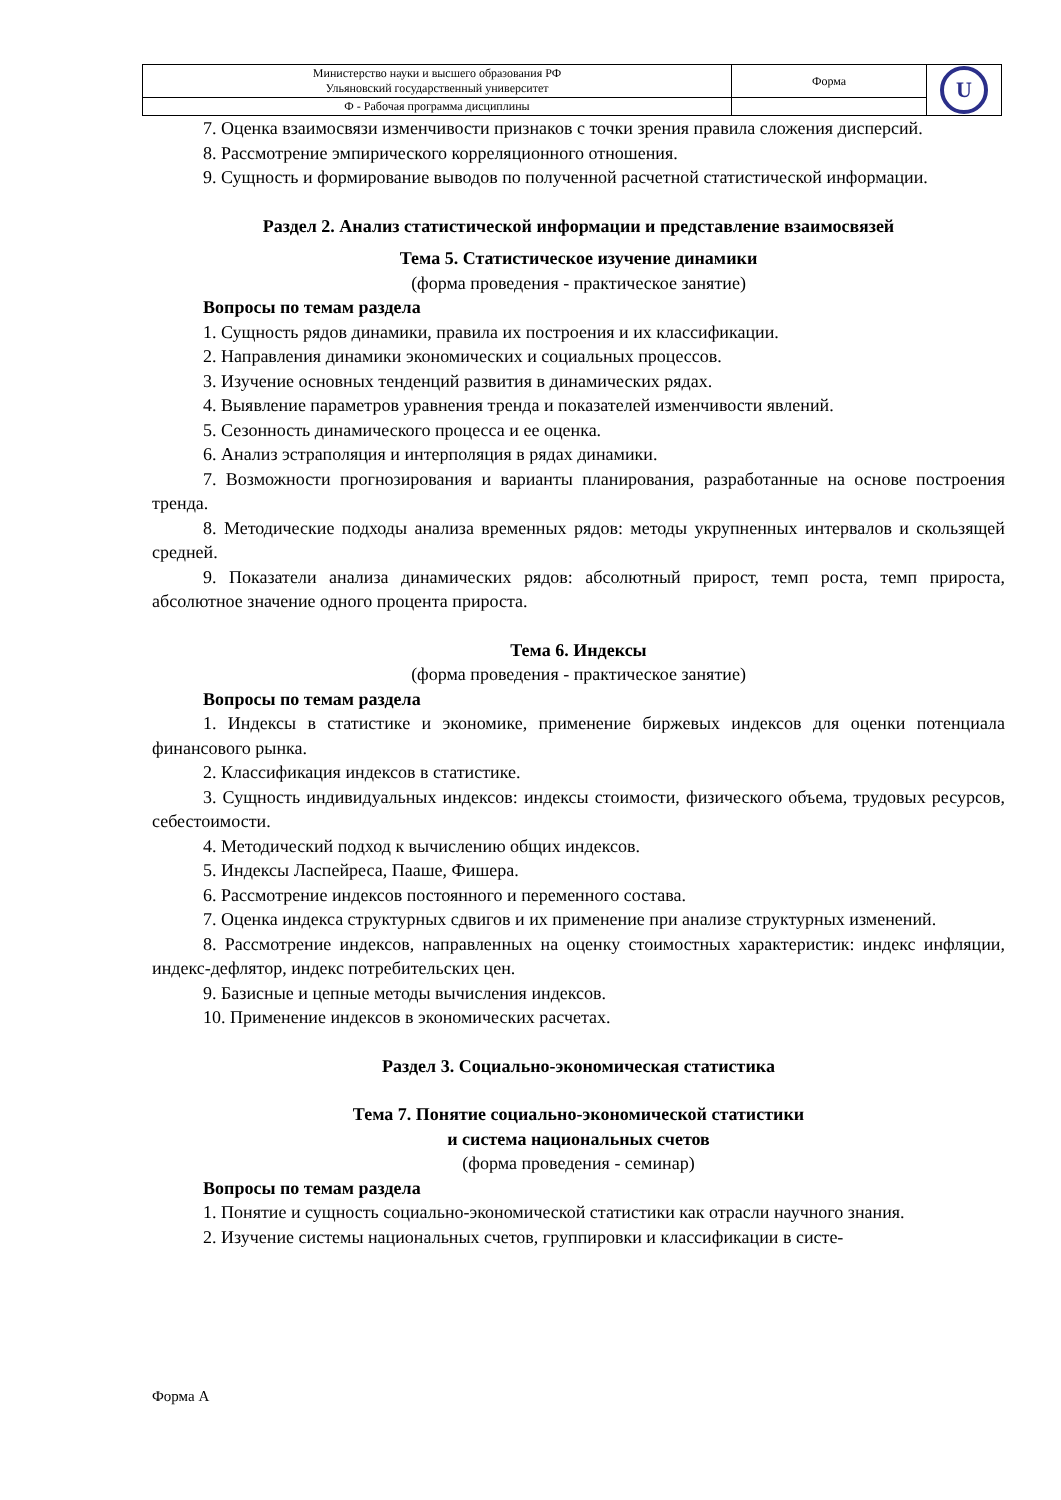| Министерство науки и высшего образования РФ Ульяновский государственный университет | Форма | U |
| Ф - Рабочая программа дисциплины | | |
7. Оценка взаимосвязи изменчивости признаков с точки зрения правила сложения дисперсий.
8. Рассмотрение эмпирического корреляционного отношения.
9. Сущность и формирование выводов по полученной расчетной статистической информации.
Раздел 2. Анализ статистической информации и представление взаимосвязей
Тема 5. Статистическое изучение динамики
(форма проведения - практическое занятие)
Вопросы по темам раздела
1. Сущность рядов динамики, правила их построения и их классификации.
2. Направления динамики экономических и социальных процессов.
3. Изучение основных тенденций развития в динамических рядах.
4. Выявление параметров уравнения тренда и показателей изменчивости явлений.
5. Сезонность динамического процесса и ее оценка.
6. Анализ эстраполяция и интерполяция в рядах динамики.
7. Возможности прогнозирования и варианты планирования, разработанные на основе построения тренда.
8. Методические подходы анализа временных рядов: методы укрупненных интервалов и скользящей средней.
9. Показатели анализа динамических рядов: абсолютный прирост, темп роста, темп прироста, абсолютное значение одного процента прироста.
Тема 6. Индексы
(форма проведения - практическое занятие)
Вопросы по темам раздела
1. Индексы в статистике и экономике, применение биржевых индексов для оценки потенциала финансового рынка.
2. Классификация индексов в статистике.
3. Сущность индивидуальных индексов: индексы стоимости, физического объема, трудовых ресурсов, себестоимости.
4. Методический подход к вычислению общих индексов.
5. Индексы Ласпейреса, Пааше, Фишера.
6. Рассмотрение индексов постоянного и переменного состава.
7. Оценка индекса структурных сдвигов и их применение при анализе структурных изменений.
8. Рассмотрение индексов, направленных на оценку стоимостных характеристик: индекс инфляции, индекс-дефлятор, индекс потребительских цен.
9. Базисные и цепные методы вычисления индексов.
10. Применение индексов в экономических расчетах.
Раздел 3. Социально-экономическая статистика
Тема 7. Понятие социально-экономической статистики
и система национальных счетов
(форма проведения - семинар)
Вопросы по темам раздела
1. Понятие и сущность социально-экономической статистики как отрасли научного знания.
2. Изучение системы национальных счетов, группировки и классификации в систе-
Форма А